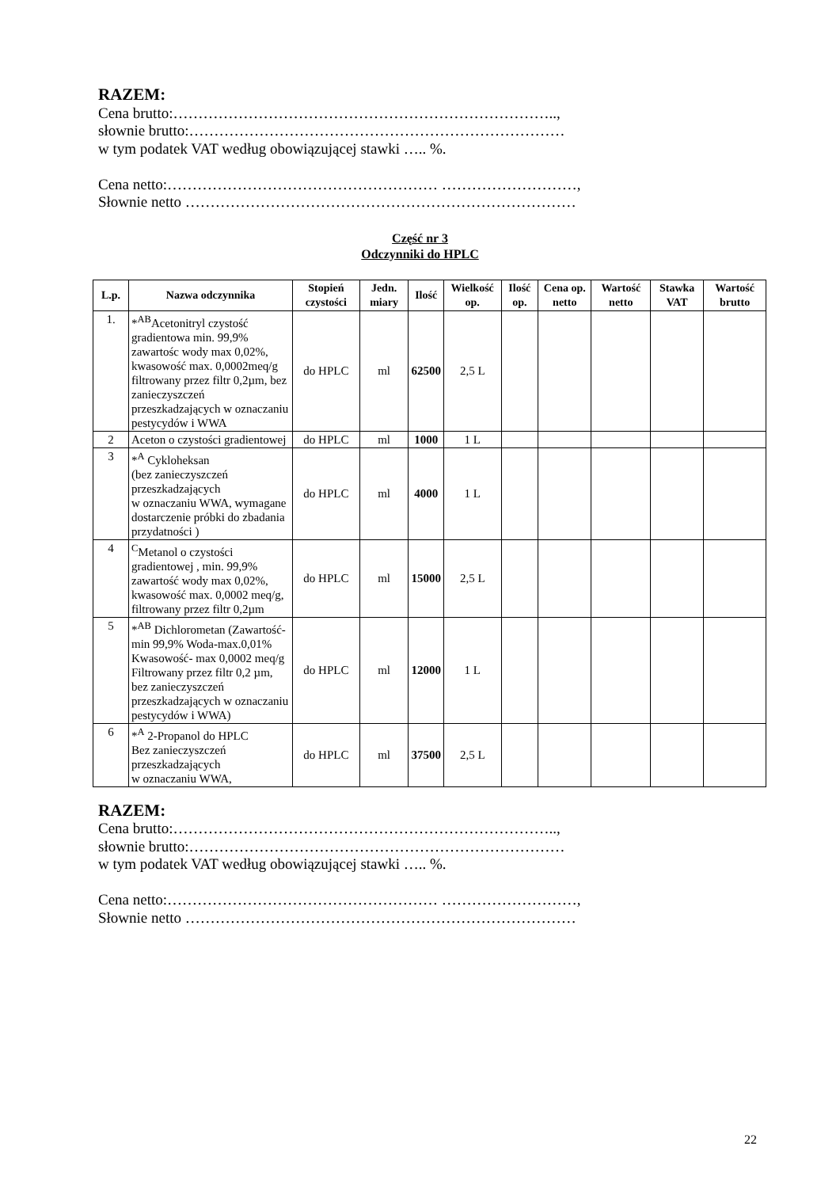RAZEM:
Cena brutto:…………………………………………………………………..,
słownie brutto:…………………………………………………………………
w tym podatek VAT według obowiązującej stawki ….. %.
Cena netto:……………………………………………… ………………………,
Słownie netto ……………………………………………………………………
Część nr 3
Odczynniki do HPLC
| L.p. | Nazwa odczynnika | Stopień czystości | Jedn. miary | Ilość | Wielkość op. | Ilość op. | Cena op. netto | Wartość netto | Stawka VAT | Wartość brutto |
| --- | --- | --- | --- | --- | --- | --- | --- | --- | --- | --- |
| 1. | *<sup>AB</sup>Acetonitryl czystość gradientowa min. 99,9% zawartośc wody max 0,02%, kwasowość max. 0,0002meq/g filtrowany przez filtr 0,2µm, bez zanieczyszczeń przeszkadzających w oznaczaniu pestycydów i WWA | do HPLC | ml | 62500 | 2,5 L | | | | | |
| 2 | Aceton o czystości gradientowej | do HPLC | ml | 1000 | 1 L | | | | | |
| 3 | *<sup>A</sup> Cykloheksan (bez zanieczyszczeń przeszkadzających w oznaczaniu WWA, wymagane dostarczenie próbki do zbadania przydatności ) | do HPLC | ml | 4000 | 1 L | | | | | |
| 4 | <sup>C</sup>Metanol o czystości gradientowej , min. 99,9% zawartość wody max 0,02%, kwasowość max. 0,0002 meq/g, filtrowany przez filtr 0,2µm | do HPLC | ml | 15000 | 2,5 L | | | | | |
| 5 | *<sup>AB</sup> Dichlorometan (Zawartość-min 99,9% Woda-max.0,01% Kwasowość- max 0,0002 meq/g Filtrowany przez filtr 0,2 µm, bez zanieczyszczeń przeszkadzających w oznaczaniu pestycydów i WWA) | do HPLC | ml | 12000 | 1 L | | | | | |
| 6 | *<sup>A</sup> 2-Propanol do HPLC Bez zanieczyszczeń przeszkadzających w oznaczaniu WWA, | do HPLC | ml | 37500 | 2,5 L | | | | | |
RAZEM:
Cena brutto:…………………………………………………………………..,
słownie brutto:…………………………………………………………………
w tym podatek VAT według obowiązującej stawki ….. %.
Cena netto:……………………………………………… ………………………,
Słownie netto ……………………………………………………………………
22